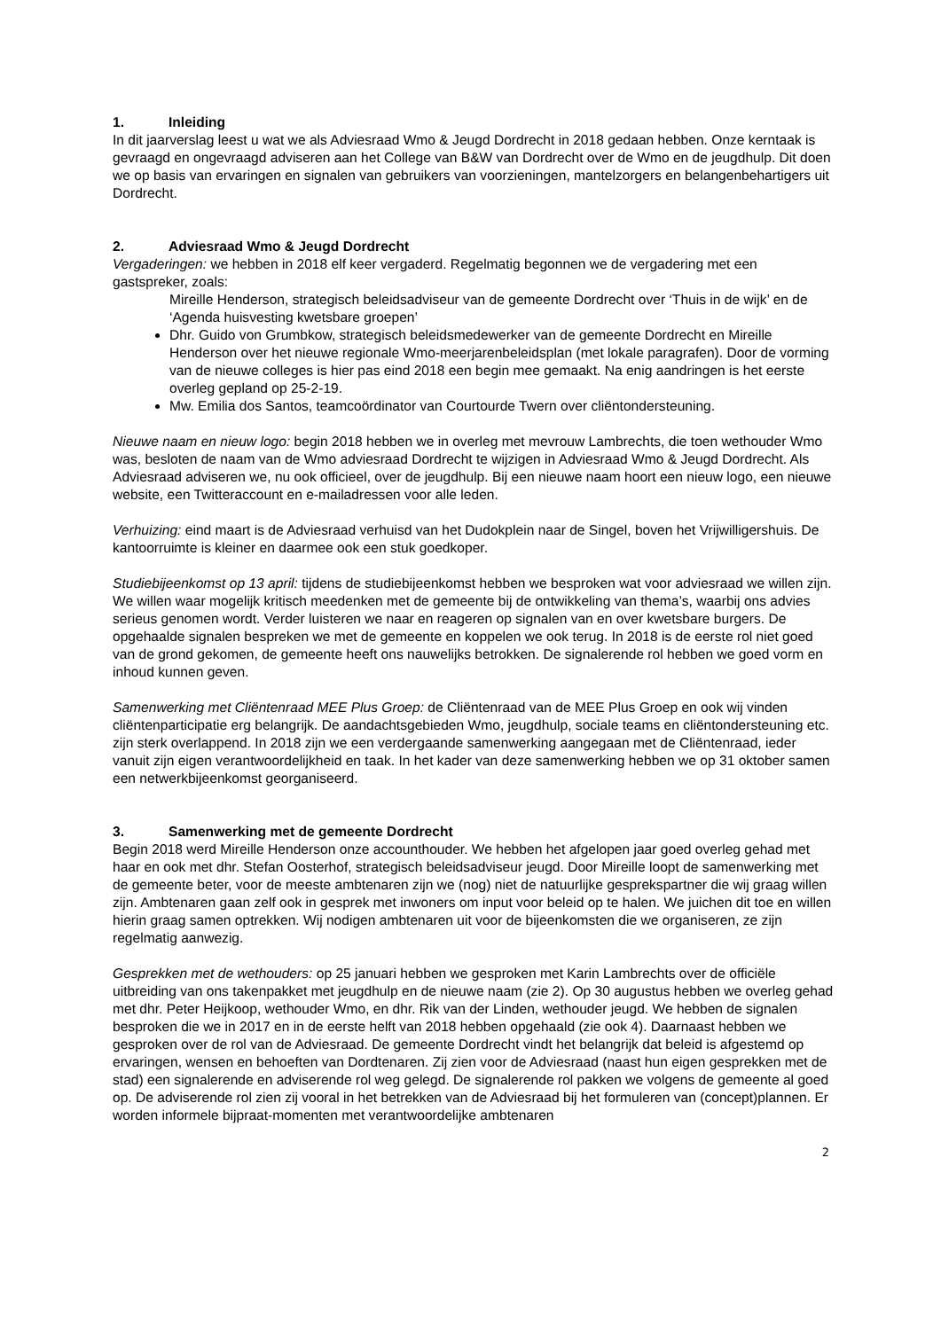1. Inleiding
In dit jaarverslag leest u wat we als Adviesraad Wmo & Jeugd Dordrecht in 2018 gedaan hebben. Onze kerntaak is gevraagd en ongevraagd adviseren aan het College van B&W van Dordrecht over de Wmo en de jeugdhulp. Dit doen we op basis van ervaringen en signalen van gebruikers van voorzieningen, mantelzorgers en belangenbehartigers uit Dordrecht.
2. Adviesraad Wmo & Jeugd Dordrecht
Vergaderingen: we hebben in 2018 elf keer vergaderd. Regelmatig begonnen we de vergadering met een gastspreker, zoals:
Mireille Henderson, strategisch beleidsadviseur van de gemeente Dordrecht over ‘Thuis in de wijk’ en de ‘Agenda huisvesting kwetsbare groepen’
Dhr. Guido von Grumbkow, strategisch beleidsmedewerker van de gemeente Dordrecht en Mireille Henderson over het nieuwe regionale Wmo-meerjarenbeleidsplan (met lokale paragrafen). Door de vorming van de nieuwe colleges is hier pas eind 2018 een begin mee gemaakt. Na enig aandringen is het eerste overleg gepland op 25-2-19.
Mw. Emilia dos Santos, teamcoördinator van Courtourde Twern over cliëntondersteuning.
Nieuwe naam en nieuw logo: begin 2018 hebben we in overleg met mevrouw Lambrechts, die toen wethouder Wmo was, besloten de naam van de Wmo adviesraad Dordrecht te wijzigen in Adviesraad Wmo & Jeugd Dordrecht. Als Adviesraad adviseren we, nu ook officieel, over de jeugdhulp. Bij een nieuwe naam hoort een nieuw logo, een nieuwe website, een Twitteraccount en e-mailadressen voor alle leden.
Verhuizing: eind maart is de Adviesraad verhuisd van het Dudokplein naar de Singel, boven het Vrijwilligershuis. De kantoorruimte is kleiner en daarmee ook een stuk goedkoper.
Studiebijeenkomst op 13 april: tijdens de studiebijeenkomst hebben we besproken wat voor adviesraad we willen zijn. We willen waar mogelijk kritisch meedenken met de gemeente bij de ontwikkeling van thema’s, waarbij ons advies serieus genomen wordt. Verder luisteren we naar en reageren op signalen van en over kwetsbare burgers. De opgehaalde signalen bespreken we met de gemeente en koppelen we ook terug. In 2018 is de eerste rol niet goed van de grond gekomen, de gemeente heeft ons nauwelijks betrokken. De signalerende rol hebben we goed vorm en inhoud kunnen geven.
Samenwerking met Cliëntenraad MEE Plus Groep: de Cliëntenraad van de MEE Plus Groep en ook wij vinden cliëntenparticipatie erg belangrijk. De aandachtsgebieden Wmo, jeugdhulp, sociale teams en cliëntondersteuning etc. zijn sterk overlappend. In 2018 zijn we een verdergaande samenwerking aangegaan met de Cliëntenraad, ieder vanuit zijn eigen verantwoordelijkheid en taak. In het kader van deze samenwerking hebben we op 31 oktober samen een netwerkbijeenkomst georganiseerd.
3. Samenwerking met de gemeente Dordrecht
Begin 2018 werd Mireille Henderson onze accounthouder. We hebben het afgelopen jaar goed overleg gehad met haar en ook met dhr. Stefan Oosterhof, strategisch beleidsadviseur jeugd. Door Mireille loopt de samenwerking met de gemeente beter, voor de meeste ambtenaren zijn we (nog) niet de natuurlijke gesprekspartner die wij graag willen zijn. Ambtenaren gaan zelf ook in gesprek met inwoners om input voor beleid op te halen. We juichen dit toe en willen hierin graag samen optrekken. Wij nodigen ambtenaren uit voor de bijeenkomsten die we organiseren, ze zijn regelmatig aanwezig.
Gesprekken met de wethouders: op 25 januari hebben we gesproken met Karin Lambrechts over de officiële uitbreiding van ons takenpakket met jeugdhulp en de nieuwe naam (zie 2). Op 30 augustus hebben we overleg gehad met dhr. Peter Heijkoop, wethouder Wmo, en dhr. Rik van der Linden, wethouder jeugd. We hebben de signalen besproken die we in 2017 en in de eerste helft van 2018 hebben opgehaald (zie ook 4). Daarnaast hebben we gesproken over de rol van de Adviesraad. De gemeente Dordrecht vindt het belangrijk dat beleid is afgestemd op ervaringen, wensen en behoeften van Dordtenaren. Zij zien voor de Adviesraad (naast hun eigen gesprekken met de stad) een signalerende en adviserende rol weg gelegd. De signalerende rol pakken we volgens de gemeente al goed op. De adviserende rol zien zij vooral in het betrekken van de Adviesraad bij het formuleren van (concept)plannen. Er worden informele bijpraat-momenten met verantwoordelijke ambtenaren
2